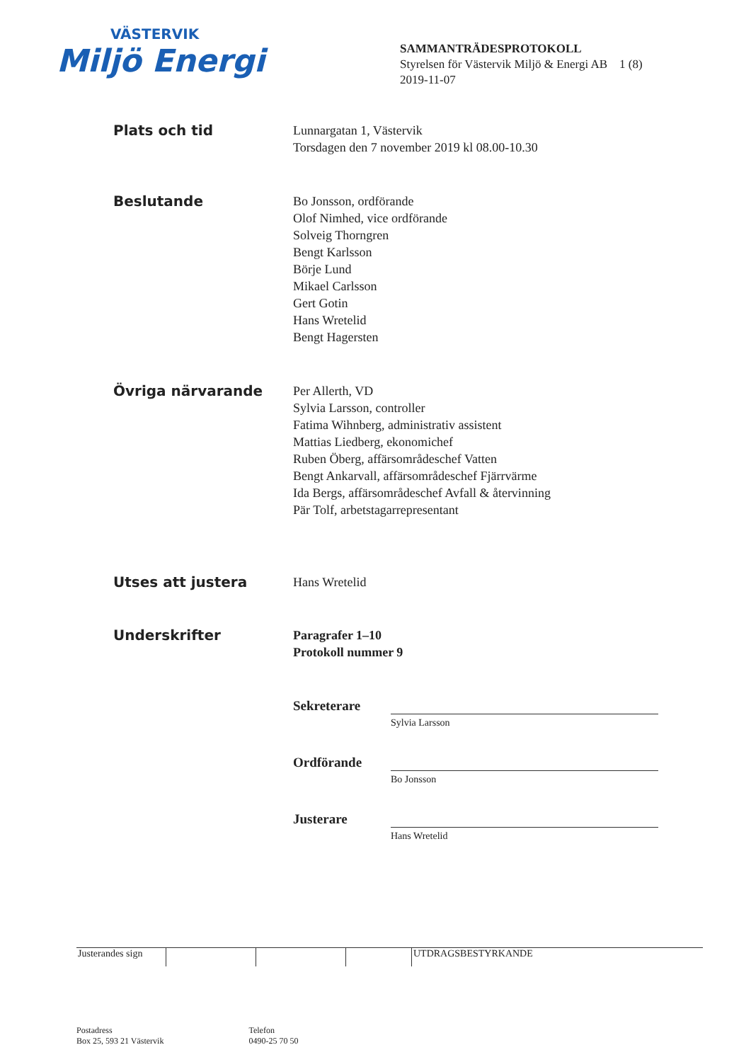VÄSTERVIK
Miljö Energi
SAMMANTRÄDESPROTOKOLL
Styrelsen för Västervik Miljö & Energi AB 1 (8)
2019-11-07
Plats och tid
Lunnargatan 1, Västervik
Torsdagen den 7 november 2019 kl 08.00-10.30
Beslutande
Bo Jonsson, ordförande
Olof Nimhed, vice ordförande
Solveig Thorngren
Bengt Karlsson
Börje Lund
Mikael Carlsson
Gert Gotin
Hans Wretelid
Bengt Hagersten
Övriga närvarande
Per Allerth, VD
Sylvia Larsson, controller
Fatima Wihnberg, administrativ assistent
Mattias Liedberg, ekonomichef
Ruben Öberg, affärsområdeschef Vatten
Bengt Ankarvall, affärsområdeschef Fjärrvärme
Ida Bergs, affärsområdeschef Avfall & återvinning
Pär Tolf, arbetstagarrepresentant
Utses att justera
Hans Wretelid
Underskrifter
Paragrafer 1–10
Protokoll nummer 9
Sekreterare
Sylvia Larsson
Ordförande
Bo Jonsson
Justerare
Hans Wretelid
Justerandes sign
UTDRAGSBESTYRKANDE
Postadress
Box 25, 593 21 Västervik
Telefon
0490-25 70 50